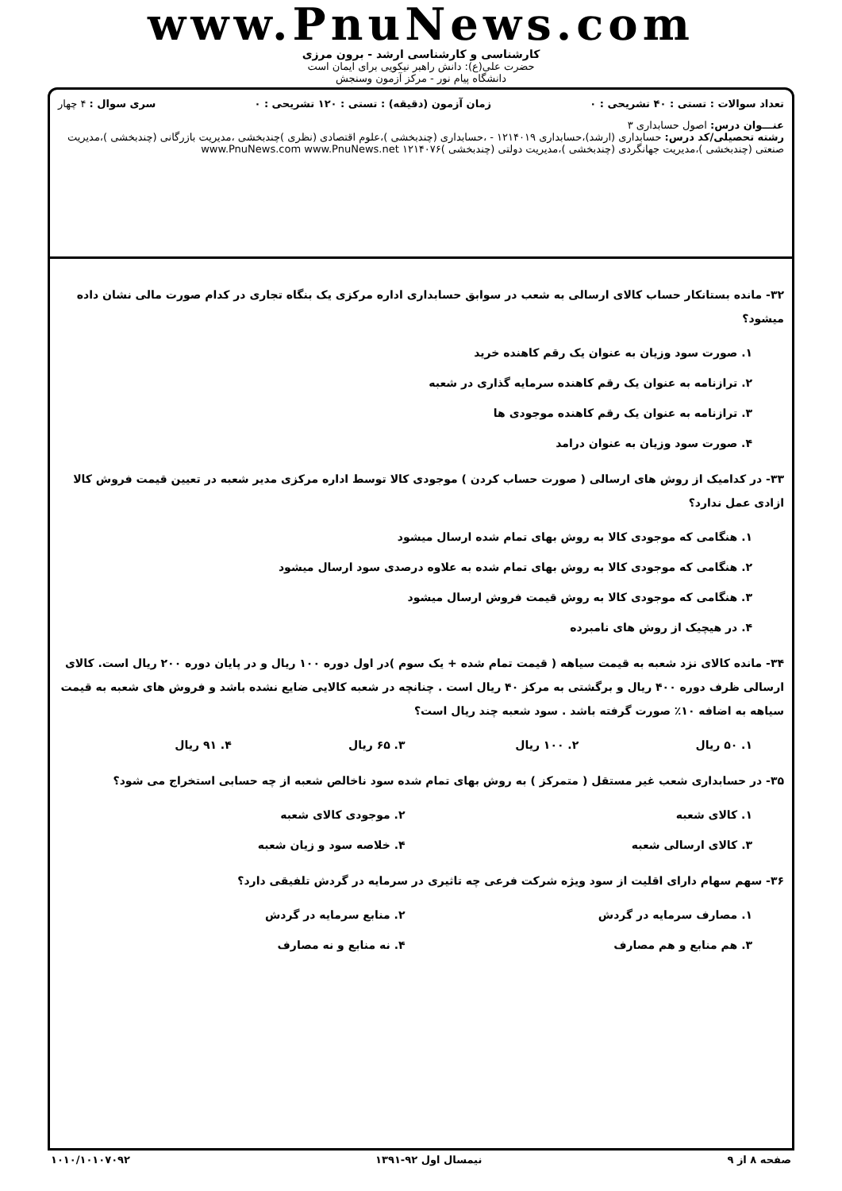www.PnuNews.com
کارشناسی و کارشناسی ارشد - برون مرزی
حضرت علی(ع): دانش راهبر نیکویی برای ایمان است
دانشگاه پیام نور - مرکز آزمون وسنجش
تعداد سوالات : تستی : ۴۰ تشریحی : ۰ زمان آزمون (دقیقه) : تستی : ۱۲۰ تشریحی : ۰ سری سوال : ۴ چهار
عنـــوان درس: اصول حسابداری ۳
رشته تحصیلی/کد درس: حسابداری (ارشد)،حسابداری ۱۲۱۴۰۱۹ - ،حسابداری (چندبخشی )،علوم اقتصادی (نظری )چندبخشی ،مدیریت بازرگانی (چندبخشی )،مدیریت صنعتی (چندبخشی )،مدیریت جهانگردی (چندبخشی )،مدیریت دولتی (چندبخشی )۱۲۱۴۰۷۶ www.PnuNews.com www.PnuNews.net
۳۲- مانده بستانکار حساب کالای ارسالی به شعب در سوابق حسابداری اداره مرکزی یک بنگاه تجاری در کدام صورت مالی نشان داده میشود؟
۱. صورت سود وزیان به عنوان یک رقم کاهنده خرید
۲. ترازنامه به عنوان یک رقم کاهنده سرمایه گذاری در شعبه
۳. ترازنامه به عنوان یک رقم کاهنده موجودی ها
۴. صورت سود وزیان به عنوان درامد
۳۳- در کدامیک از روش های ارسالی ( صورت حساب کردن ) موجودی کالا توسط اداره مرکزی مدیر شعبه در تعیین قیمت فروش کالا ازادی عمل ندارد؟
۱. هنگامی که موجودی کالا به روش بهای تمام شده ارسال میشود
۲. هنگامی که موجودی کالا به روش بهای تمام شده به علاوه درصدی سود ارسال میشود
۳. هنگامی که موجودی کالا به روش قیمت فروش ارسال میشود
۴. در هیچیک از روش های نامبرده
۳۴- مانده کالای نزد شعبه به قیمت سیاهه ( قیمت تمام شده + یک سوم )در اول دوره ۱۰۰ ریال و در پایان دوره ۲۰۰ ریال است. کالای ارسالی ظرف دوره ۴۰۰ ریال و برگشتی به مرکز ۴۰ ریال است . چنانچه در شعبه کالایی ضایع نشده باشد و فروش های شعبه به قیمت سیاهه به اضافه ۱۰٪ صورت گرفته باشد . سود شعبه چند ریال است؟
۱. ۵۰ ریال ۲. ۱۰۰ ریال ۳. ۶۵ ریال ۴. ۹۱ ریال
۳۵- در حسابداری شعب غیر مستقل ( متمرکز ) به روش بهای تمام شده سود ناخالص شعبه از چه حسابی استخراج می شود؟
۱. کالای شعبه ۲. موجودی کالای شعبه
۳. کالای ارسالی شعبه ۴. خلاصه سود و زیان شعبه
۳۶- سهم سهام دارای اقلیت از سود ویژه شرکت فرعی چه تاثیری در سرمایه در گردش تلفیقی دارد؟
۱. مصارف سرمایه در گردش ۲. منابع سرمایه در گردش
۳. هم منابع و هم مصارف ۴. نه منابع و نه مصارف
صفحه ۸ از ۹ نیمسال اول ۹۲-۱۳۹۱ ۱۰۱۰/۱۰۱۰۷۰۹۲